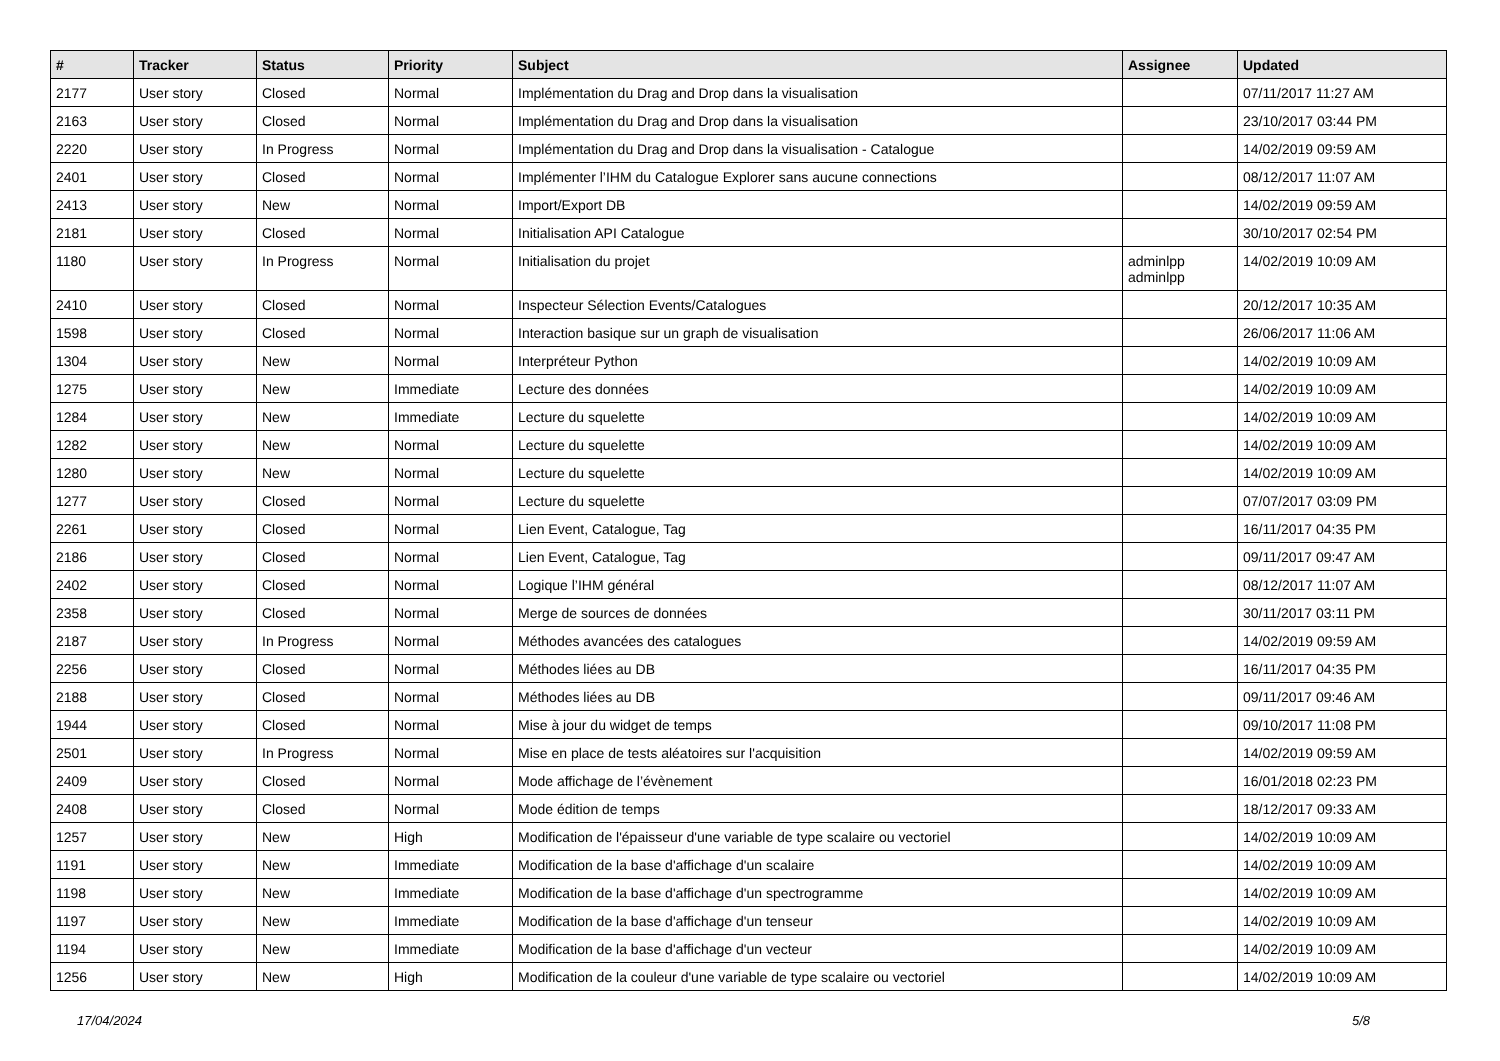| # | Tracker | Status | Priority | Subject | Assignee | Updated |
| --- | --- | --- | --- | --- | --- | --- |
| 2177 | User story | Closed | Normal | Implémentation du Drag and Drop dans la visualisation | | 07/11/2017 11:27 AM |
| 2163 | User story | Closed | Normal | Implémentation du Drag and Drop dans la visualisation | | 23/10/2017 03:44 PM |
| 2220 | User story | In Progress | Normal | Implémentation du Drag and Drop dans la visualisation - Catalogue | | 14/02/2019 09:59 AM |
| 2401 | User story | Closed | Normal | Implémenter l’IHM du Catalogue Explorer sans aucune connections | | 08/12/2017 11:07 AM |
| 2413 | User story | New | Normal | Import/Export DB | | 14/02/2019 09:59 AM |
| 2181 | User story | Closed | Normal | Initialisation API Catalogue | | 30/10/2017 02:54 PM |
| 1180 | User story | In Progress | Normal | Initialisation du projet | adminlpp adminlpp | 14/02/2019 10:09 AM |
| 2410 | User story | Closed | Normal | Inspecteur Sélection Events/Catalogues | | 20/12/2017 10:35 AM |
| 1598 | User story | Closed | Normal | Interaction basique sur un graph de visualisation | | 26/06/2017 11:06 AM |
| 1304 | User story | New | Normal | Interpréteur Python | | 14/02/2019 10:09 AM |
| 1275 | User story | New | Immediate | Lecture des données | | 14/02/2019 10:09 AM |
| 1284 | User story | New | Immediate | Lecture du squelette | | 14/02/2019 10:09 AM |
| 1282 | User story | New | Normal | Lecture du squelette | | 14/02/2019 10:09 AM |
| 1280 | User story | New | Normal | Lecture du squelette | | 14/02/2019 10:09 AM |
| 1277 | User story | Closed | Normal | Lecture du squelette | | 07/07/2017 03:09 PM |
| 2261 | User story | Closed | Normal | Lien Event, Catalogue, Tag | | 16/11/2017 04:35 PM |
| 2186 | User story | Closed | Normal | Lien Event, Catalogue, Tag | | 09/11/2017 09:47 AM |
| 2402 | User story | Closed | Normal | Logique l’IHM général | | 08/12/2017 11:07 AM |
| 2358 | User story | Closed | Normal | Merge de sources de données | | 30/11/2017 03:11 PM |
| 2187 | User story | In Progress | Normal | Méthodes avancées des catalogues | | 14/02/2019 09:59 AM |
| 2256 | User story | Closed | Normal | Méthodes liées au DB | | 16/11/2017 04:35 PM |
| 2188 | User story | Closed | Normal | Méthodes liées au DB | | 09/11/2017 09:46 AM |
| 1944 | User story | Closed | Normal | Mise à jour du widget de temps | | 09/10/2017 11:08 PM |
| 2501 | User story | In Progress | Normal | Mise en place de tests aléatoires sur l'acquisition | | 14/02/2019 09:59 AM |
| 2409 | User story | Closed | Normal | Mode affichage de l’évènement | | 16/01/2018 02:23 PM |
| 2408 | User story | Closed | Normal | Mode édition de temps | | 18/12/2017 09:33 AM |
| 1257 | User story | New | High | Modification de l'épaisseur d'une variable de type scalaire ou vectoriel | | 14/02/2019 10:09 AM |
| 1191 | User story | New | Immediate | Modification de la base d'affichage d'un scalaire | | 14/02/2019 10:09 AM |
| 1198 | User story | New | Immediate | Modification de la base d'affichage d'un spectrogramme | | 14/02/2019 10:09 AM |
| 1197 | User story | New | Immediate | Modification de la base d'affichage d'un tenseur | | 14/02/2019 10:09 AM |
| 1194 | User story | New | Immediate | Modification de la base d'affichage d'un vecteur | | 14/02/2019 10:09 AM |
| 1256 | User story | New | High | Modification de la couleur d'une variable de type scalaire ou vectoriel | | 14/02/2019 10:09 AM |
17/04/2024 5/8